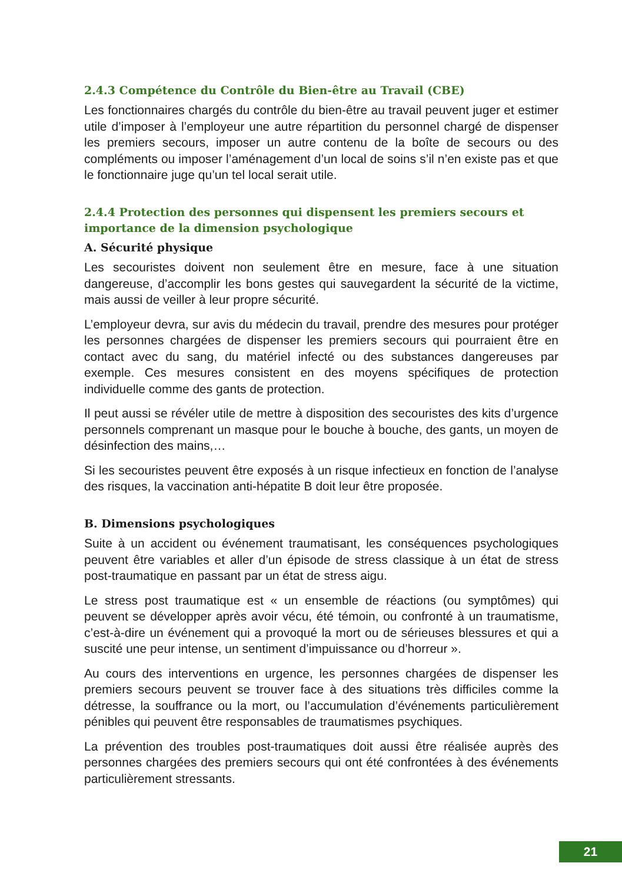2.4.3 Compétence du Contrôle du Bien-être au Travail (CBE)
Les fonctionnaires chargés du contrôle du bien-être au travail peuvent juger et estimer utile d’imposer à l’employeur une autre répartition du personnel chargé de dispenser les premiers secours, imposer un autre contenu de la boîte de secours ou des compléments ou imposer l’aménagement d’un local de soins s’il n’en existe pas et que le fonctionnaire juge qu’un tel local serait utile.
2.4.4 Protection des personnes qui dispensent les premiers secours et importance de la dimension psychologique
A. Sécurité physique
Les secouristes doivent non seulement être en mesure, face à une situation dangereuse, d’accomplir les bons gestes qui sauvegardent la sécurité de la victime, mais aussi de veiller à leur propre sécurité.
L’employeur devra, sur avis du médecin du travail, prendre des mesures pour protéger les personnes chargées de dispenser les premiers secours qui pourraient être en contact avec du sang, du matériel infecté ou des substances dangereuses par exemple. Ces mesures consistent en des moyens spécifiques de protection individuelle comme des gants de protection.
Il peut aussi se révéler utile de mettre à disposition des secouristes des kits d’urgence personnels comprenant un masque pour le bouche à bouche, des gants, un moyen de désinfection des mains,…
Si les secouristes peuvent être exposés à un risque infectieux en fonction de l’analyse des risques, la vaccination anti-hépatite B doit leur être proposée.
B. Dimensions psychologiques
Suite à un accident ou événement traumatisant, les conséquences psychologiques peuvent être variables et aller d’un épisode de stress classique à un état de stress post-traumatique en passant par un état de stress aigu.
Le stress post traumatique est « un ensemble de réactions (ou symptômes) qui peuvent se développer après avoir vécu, été témoin, ou confronté à un traumatisme, c’est-à-dire un événement qui a provoqué la mort ou de sérieuses blessures et qui a suscité une peur intense, un sentiment d’impuissance ou d’horreur ».
Au cours des interventions en urgence, les personnes chargées de dispenser les premiers secours peuvent se trouver face à des situations très difficiles comme la détresse, la souffrance ou la mort, ou l’accumulation d’événements particulièrement pénibles qui peuvent être responsables de traumatismes psychiques.
La prévention des troubles post-traumatiques doit aussi être réalisée auprès des personnes chargées des premiers secours qui ont été confrontées à des événements particulièrement stressants.
21